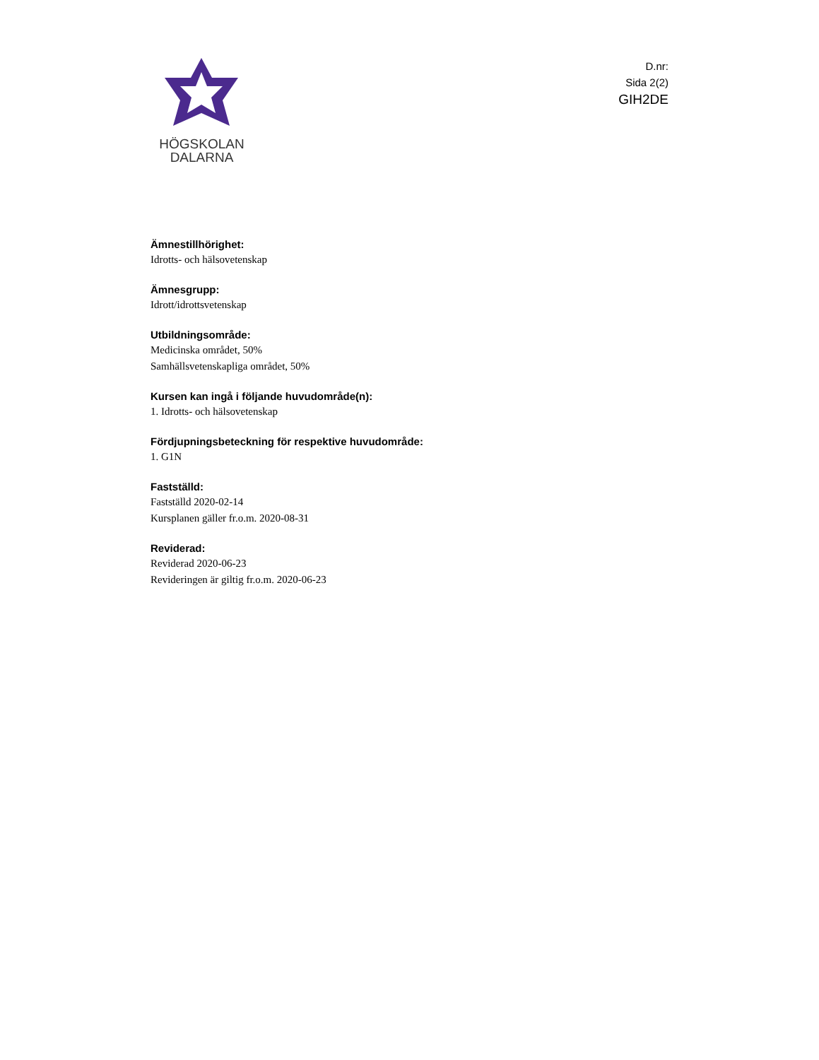HÖGSKOLAN
DALARNA
D.nr:
Sida 2(2)
GIH2DE
Ämnestillhörighet:
Idrotts- och hälsovetenskap
Ämnesgrupp:
Idrott/idrottsvetenskap
Utbildningsområde:
Medicinska området, 50%
Samhällsvetenskapliga området, 50%
Kursen kan ingå i följande huvudområde(n):
1. Idrotts- och hälsovetenskap
Fördjupningsbeteckning för respektive huvudområde:
1. G1N
Fastställd:
Fastställd 2020-02-14
Kursplanen gäller fr.o.m. 2020-08-31
Reviderad:
Reviderad 2020-06-23
Revideringen är giltig fr.o.m. 2020-06-23